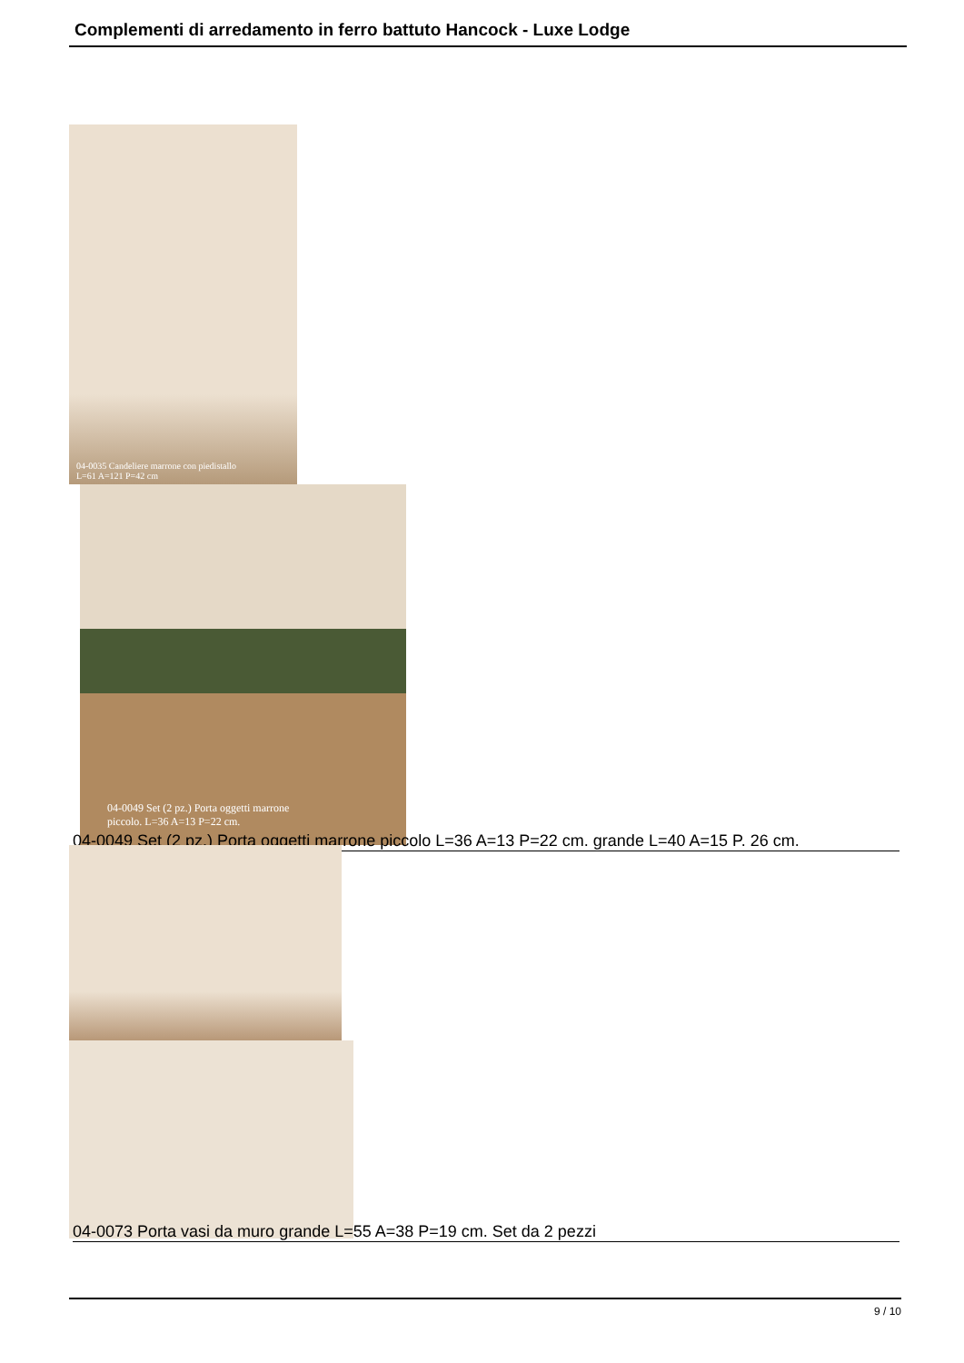Complementi di arredamento in ferro battuto Hancock - Luxe Lodge
04-0035 Candeliere marrone con piedistallo
L=61 A=121 P=42 cm
04-0049 Set (2 pz.) Porta oggetti marrone
piccolo. L=36 A=13 P=22 cm.
04-0049 Set (2 pz.) Porta oggetti marrone piccolo L=36 A=13 P=22 cm. grande L=40 A=15 P. 26 cm.
04-0073 Porta vasi da muro grande L=55 A=38 P=19 cm. Set da 2 pezzi
9 / 10